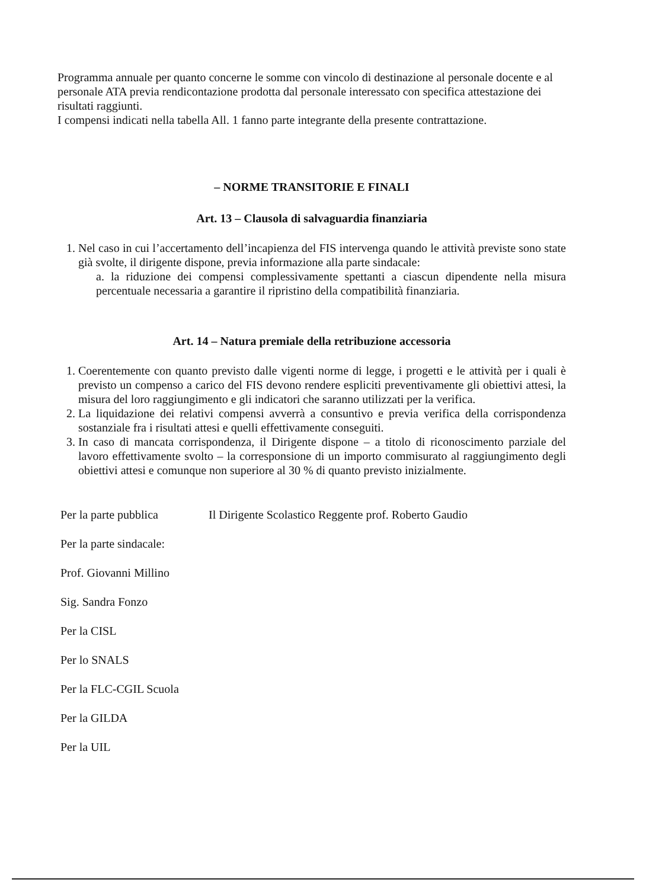Programma annuale per quanto concerne le somme con vincolo di destinazione al personale docente e al personale ATA previa rendicontazione prodotta dal personale interessato con specifica attestazione dei risultati raggiunti.
I compensi indicati nella tabella All. 1 fanno parte integrante della presente contrattazione.
– NORME TRANSITORIE E FINALI
Art. 13 – Clausola di salvaguardia finanziaria
1. Nel caso in cui l’accertamento dell’incapienza del FIS intervenga quando le attività previste sono state già svolte, il dirigente dispone, previa informazione alla parte sindacale:
a. la riduzione dei compensi complessivamente spettanti a ciascun dipendente nella misura percentuale necessaria a garantire il ripristino della compatibilità finanziaria.
Art. 14 – Natura premiale della retribuzione accessoria
1. Coerentemente con quanto previsto dalle vigenti norme di legge, i progetti e le attività per i quali è previsto un compenso a carico del FIS devono rendere espliciti preventivamente gli obiettivi attesi, la misura del loro raggiungimento e gli indicatori che saranno utilizzati per la verifica.
2. La liquidazione dei relativi compensi avverrà a consuntivo e previa verifica della corrispondenza sostanziale fra i risultati attesi e quelli effettivamente conseguiti.
3. In caso di mancata corrispondenza, il Dirigente dispone – a titolo di riconoscimento parziale del lavoro effettivamente svolto – la corresponsione di un importo commisurato al raggiungimento degli obiettivi attesi e comunque non superiore al 30 % di quanto previsto inizialmente.
Per la parte pubblica Il Dirigente Scolastico Reggente prof. Roberto Gaudio
Per la parte sindacale:
Prof. Giovanni Millino
Sig. Sandra Fonzo
Per la CISL
Per lo SNALS
Per la FLC-CGIL Scuola
Per la GILDA
Per la UIL